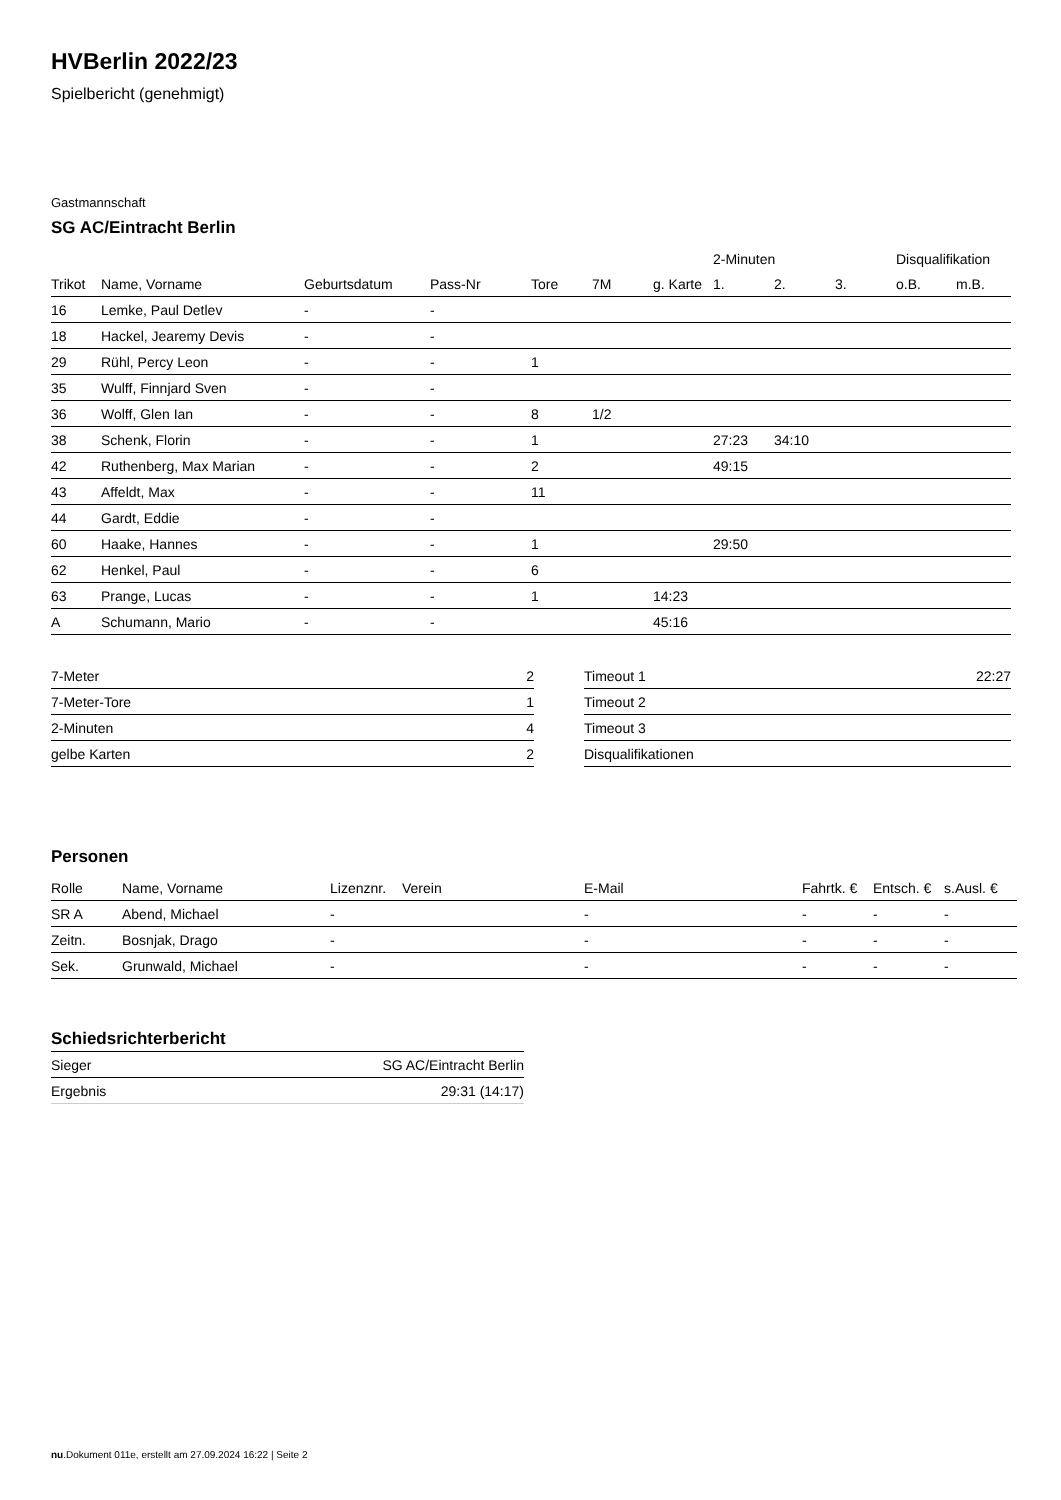HVBerlin 2022/23
Spielbericht (genehmigt)
Gastmannschaft
SG AC/Eintracht Berlin
| | | | | | | | 2-Minuten | | | Disqualifikation | |
| --- | --- | --- | --- | --- | --- | --- | --- | --- | --- | --- | --- |
| Trikot | Name, Vorname | Geburtsdatum | Pass-Nr | Tore | 7M | g. Karte | 1. | 2. | 3. | o.B. | m.B. |
| 16 | Lemke, Paul Detlev | - | - | | | | | | | | |
| 18 | Hackel, Jearemy Devis | - | - | | | | | | | | |
| 29 | Rühl, Percy Leon | - | - | 1 | | | | | | | |
| 35 | Wulff, Finnjard Sven | - | - | | | | | | | | |
| 36 | Wolff, Glen Ian | - | - | 8 | 1/2 | | | | | | |
| 38 | Schenk, Florin | - | - | 1 | | | 27:23 | 34:10 | | | |
| 42 | Ruthenberg, Max Marian | - | - | 2 | | | 49:15 | | | | |
| 43 | Affeldt, Max | - | - | 11 | | | | | | | |
| 44 | Gardt, Eddie | - | - | | | | | | | | |
| 60 | Haake, Hannes | - | - | 1 | | | 29:50 | | | | |
| 62 | Henkel, Paul | - | - | 6 | | | | | | | |
| 63 | Prange, Lucas | - | - | 1 | | 14:23 | | | | | |
| A | Schumann, Mario | - | - | | | 45:16 | | | | | |
| 7-Meter | 2 |
| 7-Meter-Tore | 1 |
| 2-Minuten | 4 |
| gelbe Karten | 2 |
| Timeout 1 | 22:27 |
| Timeout 2 | |
| Timeout 3 | |
| Disqualifikationen | |
Personen
| Rolle | Name, Vorname | Lizenznr. | Verein | E-Mail | Fahrtk. € | Entsch. € | s.Ausl. € |
| --- | --- | --- | --- | --- | --- | --- | --- |
| SR A | Abend, Michael | - | | - | - | - | - |
| Zeitn. | Bosnjak, Drago | - | | - | - | - | - |
| Sek. | Grunwald, Michael | - | | - | - | - | - |
Schiedsrichterbericht
| Sieger | SG AC/Eintracht Berlin |
| Ergebnis | 29:31 (14:17) |
nu.Dokument 011e, erstellt am 27.09.2024 16:22 | Seite 2